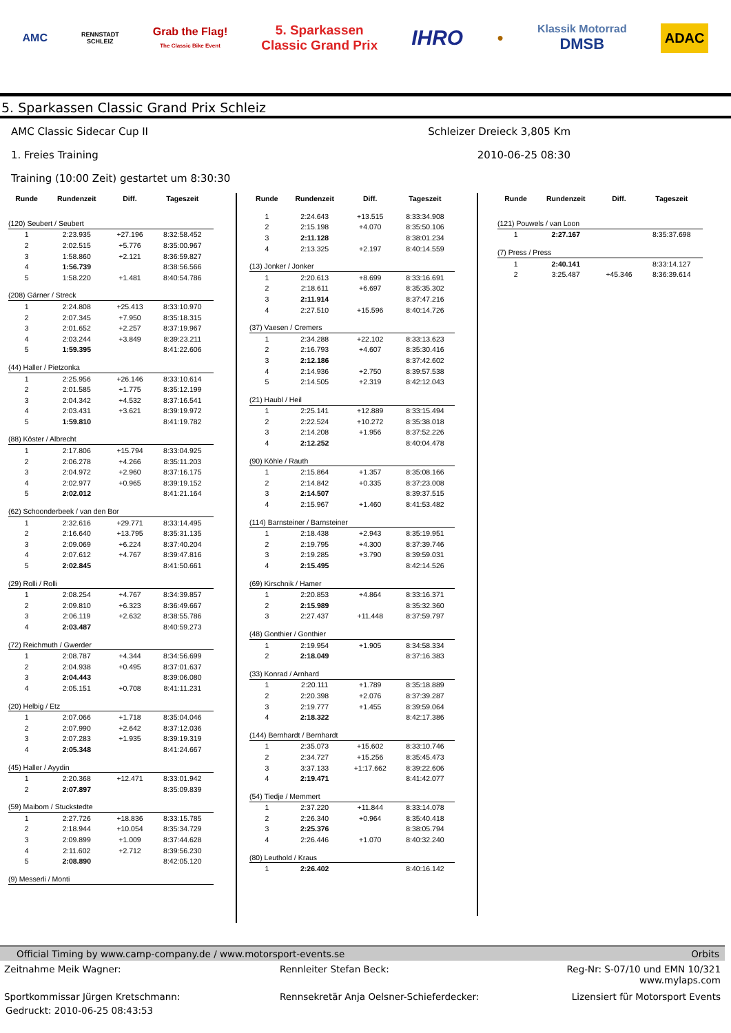AMC
RENNSTADT
SCHLEIZ
Grab the Flag!
The Classic Bike Event
5. Sparkassen
Classic Grand Prix
IHRO
●
Klassik Motorrad
DMSB
ADAC
5. Sparkassen Classic Grand Prix Schleiz
AMC Classic Sidecar Cup II Schleizer Dreieck 3,805 Km
1. Freies Training 2010-06-25 08:30
Training (10:00 Zeit) gestartet um 8:30:30
| Runde | Rundenzeit | Diff. | Tageszeit |
| --- | --- | --- | --- |
| (120) Seubert / Seubert | | | |
| 1 | 2:23.935 | +27.196 | 8:32:58.452 |
| 2 | 2:02.515 | +5.776 | 8:35:00.967 |
| 3 | 1:58.860 | +2.121 | 8:36:59.827 |
| 4 | 1:56.739 | | 8:38:56.566 |
| 5 | 1:58.220 | +1.481 | 8:40:54.786 |
| (208) Gärner / Streck | | | |
| 1 | 2:24.808 | +25.413 | 8:33:10.970 |
| 2 | 2:07.345 | +7.950 | 8:35:18.315 |
| 3 | 2:01.652 | +2.257 | 8:37:19.967 |
| 4 | 2:03.244 | +3.849 | 8:39:23.211 |
| 5 | 1:59.395 | | 8:41:22.606 |
| (44) Haller / Pietzonka | | | |
| 1 | 2:25.956 | +26.146 | 8:33:10.614 |
| 2 | 2:01.585 | +1.775 | 8:35:12.199 |
| 3 | 2:04.342 | +4.532 | 8:37:16.541 |
| 4 | 2:03.431 | +3.621 | 8:39:19.972 |
| 5 | 1:59.810 | | 8:41:19.782 |
| (88) Köster / Albrecht | | | |
| 1 | 2:17.806 | +15.794 | 8:33:04.925 |
| 2 | 2:06.278 | +4.266 | 8:35:11.203 |
| 3 | 2:04.972 | +2.960 | 8:37:16.175 |
| 4 | 2:02.977 | +0.965 | 8:39:19.152 |
| 5 | 2:02.012 | | 8:41:21.164 |
| (62) Schoonderbeek / van den Bor | | | |
| 1 | 2:32.616 | +29.771 | 8:33:14.495 |
| 2 | 2:16.640 | +13.795 | 8:35:31.135 |
| 3 | 2:09.069 | +6.224 | 8:37:40.204 |
| 4 | 2:07.612 | +4.767 | 8:39:47.816 |
| 5 | 2:02.845 | | 8:41:50.661 |
| (29) Rolli / Rolli | | | |
| 1 | 2:08.254 | +4.767 | 8:34:39.857 |
| 2 | 2:09.810 | +6.323 | 8:36:49.667 |
| 3 | 2:06.119 | +2.632 | 8:38:55.786 |
| 4 | 2:03.487 | | 8:40:59.273 |
| (72) Reichmuth / Gwerder | | | |
| 1 | 2:08.787 | +4.344 | 8:34:56.699 |
| 2 | 2:04.938 | +0.495 | 8:37:01.637 |
| 3 | 2:04.443 | | 8:39:06.080 |
| 4 | 2:05.151 | +0.708 | 8:41:11.231 |
| (20) Helbig / Etz | | | |
| 1 | 2:07.066 | +1.718 | 8:35:04.046 |
| 2 | 2:07.990 | +2.642 | 8:37:12.036 |
| 3 | 2:07.283 | +1.935 | 8:39:19.319 |
| 4 | 2:05.348 | | 8:41:24.667 |
| (45) Haller / Ayydin | | | |
| 1 | 2:20.368 | +12.471 | 8:33:01.942 |
| 2 | 2:07.897 | | 8:35:09.839 |
| (59) Maibom / Stuckstedte | | | |
| 1 | 2:27.726 | +18.836 | 8:33:15.785 |
| 2 | 2:18.944 | +10.054 | 8:35:34.729 |
| 3 | 2:09.899 | +1.009 | 8:37:44.628 |
| 4 | 2:11.602 | +2.712 | 8:39:56.230 |
| 5 | 2:08.890 | | 8:42:05.120 |
| (9) Messerli / Monti | | | |
| Runde | Rundenzeit | Diff. | Tageszeit |
| --- | --- | --- | --- |
| 1 | 2:24.643 | +13.515 | 8:33:34.908 |
| 2 | 2:15.198 | +4.070 | 8:35:50.106 |
| 3 | 2:11.128 | | 8:38:01.234 |
| 4 | 2:13.325 | +2.197 | 8:40:14.559 |
| (13) Jonker / Jonker | | | |
| 1 | 2:20.613 | +8.699 | 8:33:16.691 |
| 2 | 2:18.611 | +6.697 | 8:35:35.302 |
| 3 | 2:11.914 | | 8:37:47.216 |
| 4 | 2:27.510 | +15.596 | 8:40:14.726 |
| (37) Vaesen / Cremers | | | |
| 1 | 2:34.288 | +22.102 | 8:33:13.623 |
| 2 | 2:16.793 | +4.607 | 8:35:30.416 |
| 3 | 2:12.186 | | 8:37:42.602 |
| 4 | 2:14.936 | +2.750 | 8:39:57.538 |
| 5 | 2:14.505 | +2.319 | 8:42:12.043 |
| (21) Haubl / Heil | | | |
| 1 | 2:25.141 | +12.889 | 8:33:15.494 |
| 2 | 2:22.524 | +10.272 | 8:35:38.018 |
| 3 | 2:14.208 | +1.956 | 8:37:52.226 |
| 4 | 2:12.252 | | 8:40:04.478 |
| (90) Köhle / Rauth | | | |
| 1 | 2:15.864 | +1.357 | 8:35:08.166 |
| 2 | 2:14.842 | +0.335 | 8:37:23.008 |
| 3 | 2:14.507 | | 8:39:37.515 |
| 4 | 2:15.967 | +1.460 | 8:41:53.482 |
| (114) Barnsteiner / Barnsteiner | | | |
| 1 | 2:18.438 | +2.943 | 8:35:19.951 |
| 2 | 2:19.795 | +4.300 | 8:37:39.746 |
| 3 | 2:19.285 | +3.790 | 8:39:59.031 |
| 4 | 2:15.495 | | 8:42:14.526 |
| (69) Kirschnik / Hamer | | | |
| 1 | 2:20.853 | +4.864 | 8:33:16.371 |
| 2 | 2:15.989 | | 8:35:32.360 |
| 3 | 2:27.437 | +11.448 | 8:37:59.797 |
| (48) Gonthier / Gonthier | | | |
| 1 | 2:19.954 | +1.905 | 8:34:58.334 |
| 2 | 2:18.049 | | 8:37:16.383 |
| (33) Konrad / Arnhard | | | |
| 1 | 2:20.111 | +1.789 | 8:35:18.889 |
| 2 | 2:20.398 | +2.076 | 8:37:39.287 |
| 3 | 2:19.777 | +1.455 | 8:39:59.064 |
| 4 | 2:18.322 | | 8:42:17.386 |
| (144) Bernhardt / Bernhardt | | | |
| 1 | 2:35.073 | +15.602 | 8:33:10.746 |
| 2 | 2:34.727 | +15.256 | 8:35:45.473 |
| 3 | 3:37.133 | +1:17.662 | 8:39:22.606 |
| 4 | 2:19.471 | | 8:41:42.077 |
| (54) Tiedje / Memmert | | | |
| 1 | 2:37.220 | +11.844 | 8:33:14.078 |
| 2 | 2:26.340 | +0.964 | 8:35:40.418 |
| 3 | 2:25.376 | | 8:38:05.794 |
| 4 | 2:26.446 | +1.070 | 8:40:32.240 |
| (80) Leuthold / Kraus | | | |
| 1 | 2:26.402 | | 8:40:16.142 |
| Runde | Rundenzeit | Diff. | Tageszeit |
| --- | --- | --- | --- |
| (121) Pouwels / van Loon | | | |
| 1 | 2:27.167 | | 8:35:37.698 |
| (7) Press / Press | | | |
| 1 | 2:40.141 | | 8:33:14.127 |
| 2 | 3:25.487 | +45.346 | 8:36:39.614 |
Official Timing by www.camp-company.de / www.motorsport-events.se Orbits
Zeitnahme Meik Wagner: Rennleiter Stefan Beck: Reg-Nr: S-07/10 und EMN 10/321
www.mylaps.com
Sportkommissar Jürgen Kretschmann:
Rennsekretär Anja Oelsner-Schieferdecker:
Lizensiert für Motorsport Events
Gedruckt: 2010-06-25 08:43:53